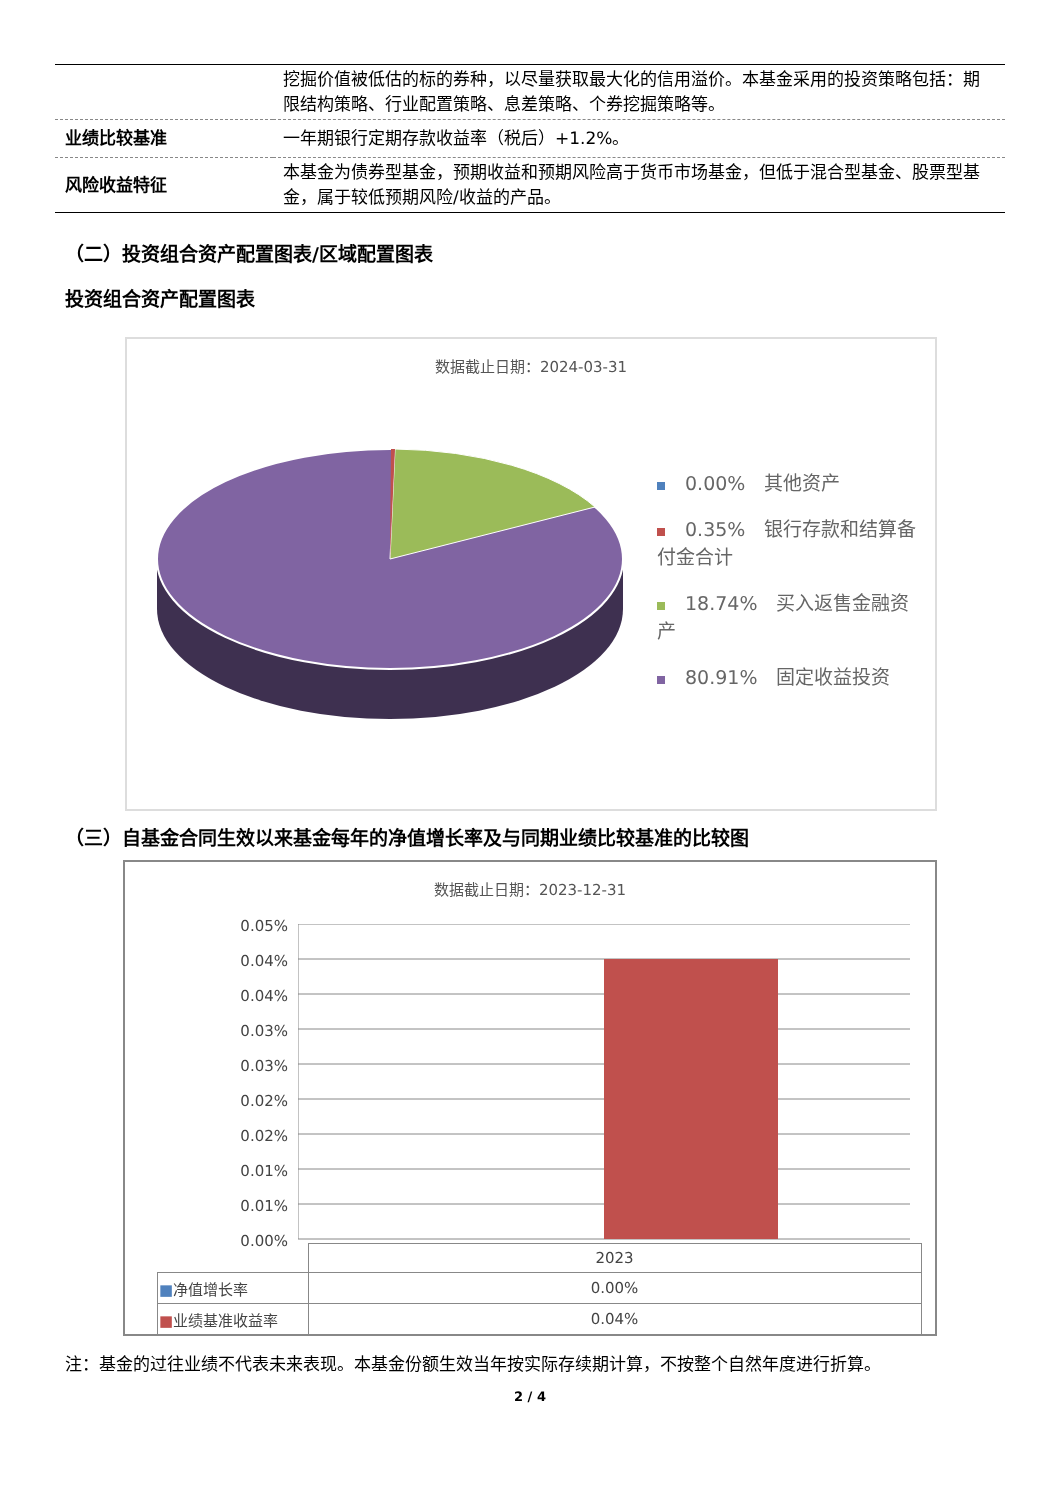| | 挖掘价值被低估的标的券种，以尽量获取最大化的信用溢价。本基金采用的投资策略包括：期限结构策略、行业配置策略、息差策略、个券挖掘策略等。 |
| 业绩比较基准 | 一年期银行定期存款收益率（税后）+1.2%。 |
| 风险收益特征 | 本基金为债券型基金，预期收益和预期风险高于货币市场基金，但低于混合型基金、股票型基金，属于较低预期风险/收益的产品。 |
（二）投资组合资产配置图表/区域配置图表
投资组合资产配置图表
数据截止日期：2024-03-31
0.00%　其他资产
0.35%　银行存款和结算备付金合计
18.74%　买入返售金融资产
80.91%　固定收益投资
（三）自基金合同生效以来基金每年的净值增长率及与同期业绩比较基准的比较图
数据截止日期：2023-12-31
0.05%
0.04%
0.04%
0.03%
0.03%
0.02%
0.02%
0.01%
0.01%
0.00%
| | 2023 |
| ■ 净值增长率 | 0.00% |
| ■ 业绩基准收益率 | 0.04% |
注：基金的过往业绩不代表未来表现。本基金份额生效当年按实际存续期计算，不按整个自然年度进行折算。
2 / 4